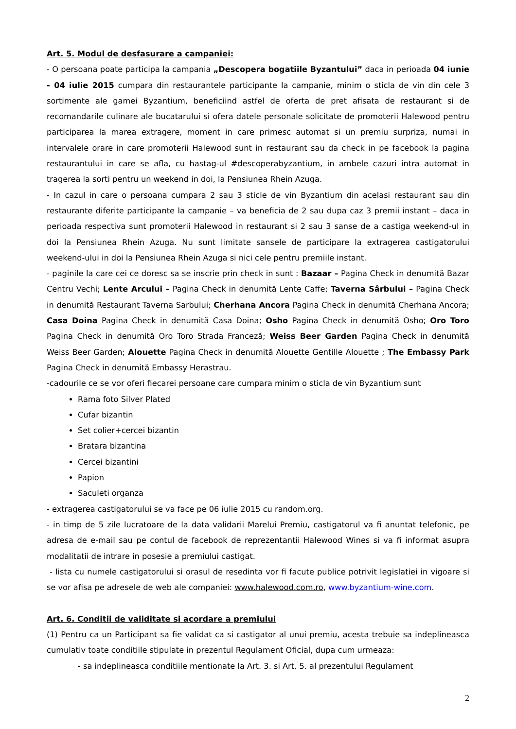Art. 5. Modul de desfasurare a campaniei:
- O persoana poate participa la campania „Descopera bogatiile Byzantului” daca in perioada 04 iunie - 04 iulie 2015 cumpara din restaurantele participante la campanie, minim o sticla de vin din cele 3 sortimente ale gamei Byzantium, beneficiind astfel de oferta de pret afisata de restaurant si de recomandarile culinare ale bucatarului si ofera datele personale solicitate de promoterii Halewood pentru participarea la marea extragere, moment in care primesc automat si un premiu surpriza, numai in intervalele orare in care promoterii Halewood sunt in restaurant sau da check in pe facebook la pagina restaurantului in care se afla, cu hastag-ul #descoperabyzantium, in ambele cazuri intra automat in tragerea la sorti pentru un weekend in doi, la Pensiunea Rhein Azuga.
- In cazul in care o persoana cumpara 2 sau 3 sticle de vin Byzantium din acelasi restaurant sau din restaurante diferite participante la campanie – va beneficia de 2 sau dupa caz 3 premii instant – daca in perioada respectiva sunt promoterii Halewood in restaurant si 2 sau 3 sanse de a castiga weekend-ul in doi la Pensiunea Rhein Azuga. Nu sunt limitate sansele de participare la extragerea castigatorului weekend-ului in doi la Pensiunea Rhein Azuga si nici cele pentru premiile instant.
- paginile la care cei ce doresc sa se inscrie prin check in sunt : Bazaar – Pagina Check in denumită Bazar Centru Vechi; Lente Arcului – Pagina Check in denumită Lente Caffe; Taverna Sârbului – Pagina Check in denumită Restaurant Taverna Sarbului; Cherhana Ancora Pagina Check in denumită Cherhana Ancora; Casa Doina Pagina Check in denumită Casa Doina; Osho Pagina Check in denumită Osho; Oro Toro Pagina Check in denumită Oro Toro Strada Franceză; Weiss Beer Garden Pagina Check in denumită Weiss Beer Garden; Alouette Pagina Check in denumită Alouette Gentille Alouette ; The Embassy Park Pagina Check in denumită Embassy Herastrau.
-cadourile ce se vor oferi fiecarei persoane care cumpara minim o sticla de vin Byzantium sunt
Rama foto Silver Plated
Cufar bizantin
Set colier+cercei bizantin
Bratara bizantina
Cercei bizantini
Papion
Saculeti organza
- extragerea castigatorului se va face pe 06 iulie 2015 cu random.org.
- in timp de 5 zile lucratoare de la data validarii Marelui Premiu, castigatorul va fi anuntat telefonic, pe adresa de e-mail sau pe contul de facebook de reprezentantii Halewood Wines si va fi informat asupra modalitatii de intrare in posesie a premiului castigat.
- lista cu numele castigatorului si orasul de resedinta vor fi facute publice potrivit legislatiei in vigoare si se vor afisa pe adresele de web ale companiei: www.halewood.com.ro, www.byzantium-wine.com.
Art. 6. Conditii de validitate si acordare a premiului
(1) Pentru ca un Participant sa fie validat ca si castigator al unui premiu, acesta trebuie sa indeplineasca cumulativ toate conditiile stipulate in prezentul Regulament Oficial, dupa cum urmeaza:
- sa indeplineasca conditiile mentionate la Art. 3. si Art. 5. al prezentului Regulament
2